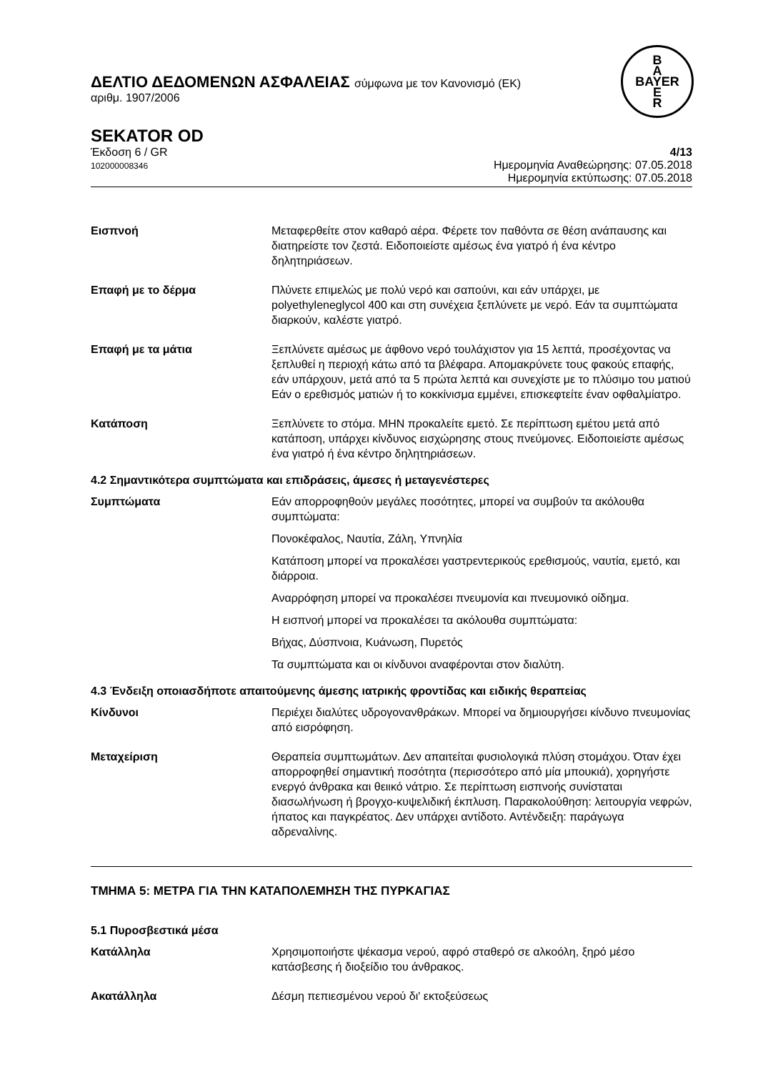B
A
BAYER
E
R
ΔΕΛΤΙΟ ΔΕΔΟΜΕΝΩΝ ΑΣΦΑΛΕΙΑΣ σύμφωνα με τον Κανονισμό (ΕΚ)
αριθμ. 1907/2006
SEKATOR OD
Έκδοση 6 / GR
102000008346
4/13
Ημερομηνία Αναθεώρησης: 07.05.2018
Ημερομηνία εκτύπωσης: 07.05.2018
Εισπνοή Μεταφερθείτε στον καθαρό αέρα. Φέρετε τον παθόντα σε θέση ανάπαυσης και διατηρείστε τον ζεστά. Ειδοποιείστε αμέσως ένα γιατρό ή ένα κέντρο δηλητηριάσεων.
Επαφή με το δέρμα Πλύνετε επιμελώς με πολύ νερό και σαπούνι, και εάν υπάρχει, με polyethyleneglycol 400 και στη συνέχεια ξεπλύνετε με νερό. Εάν τα συμπτώματα διαρκούν, καλέστε γιατρό.
Επαφή με τα μάτια Ξεπλύνετε αμέσως με άφθονο νερό τουλάχιστον για 15 λεπτά, προσέχοντας να ξεπλυθεί η περιοχή κάτω από τα βλέφαρα. Απομακρύνετε τους φακούς επαφής, εάν υπάρχουν, μετά από τα 5 πρώτα λεπτά και συνεχίστε με το πλύσιμο του ματιού Εάν ο ερεθισμός ματιών ή το κοκκίνισμα εμμένει, επισκεφτείτε έναν οφθαλμίατρο.
Κατάποση Ξεπλύνετε το στόμα. ΜΗΝ προκαλείτε εμετό. Σε περίπτωση εμέτου μετά από κατάποση, υπάρχει κίνδυνος εισχώρησης στους πνεύμονες. Ειδοποιείστε αμέσως ένα γιατρό ή ένα κέντρο δηλητηριάσεων.
4.2 Σημαντικότερα συμπτώματα και επιδράσεις, άμεσες ή μεταγενέστερες
Συμπτώματα Εάν απορροφηθούν μεγάλες ποσότητες, μπορεί να συμβούν τα ακόλουθα συμπτώματα:
Πονοκέφαλος, Ναυτία, Ζάλη, Υπνηλία
Κατάποση μπορεί να προκαλέσει γαστρεντερικούς ερεθισμούς, ναυτία, εμετό, και διάρροια.
Αναρρόφηση μπορεί να προκαλέσει πνευμονία και πνευμονικό οίδημα.
Η εισπνοή μπορεί να προκαλέσει τα ακόλουθα συμπτώματα:
Βήχας, Δύσπνοια, Κυάνωση, Πυρετός
Τα συμπτώματα και οι κίνδυνοι αναφέρονται στον διαλύτη.
4.3 Ένδειξη οποιασδήποτε απαιτούμενης άμεσης ιατρικής φροντίδας και ειδικής θεραπείας
Κίνδυνοι Περιέχει διαλύτες υδρογονανθράκων. Μπορεί να δημιουργήσει κίνδυνο πνευμονίας από εισρόφηση.
Μεταχείριση Θεραπεία συμπτωμάτων. Δεν απαιτείται φυσιολογικά πλύση στομάχου. Όταν έχει απορροφηθεί σημαντική ποσότητα (περισσότερο από μία μπουκιά), χορηγήστε ενεργό άνθρακα και θειικό νάτριο. Σε περίπτωση εισπνοής συνίσταται διασωλήνωση ή βρογχο-κυψελιδική έκπλυση. Παρακολούθηση: λειτουργία νεφρών, ήπατος και παγκρέατος. Δεν υπάρχει αντίδοτο. Αντένδειξη: παράγωγα αδρεναλίνης.
ΤΜΗΜΑ 5: ΜΕΤΡΑ ΓΙΑ ΤΗΝ ΚΑΤΑΠΟΛΕΜΗΣΗ ΤΗΣ ΠΥΡΚΑΓΙΑΣ
5.1 Πυροσβεστικά μέσα
Κατάλληλα Χρησιμοποιήστε ψέκασμα νερού, αφρό σταθερό σε αλκοόλη, ξηρό μέσο κατάσβεσης ή διοξείδιο του άνθρακος.
Ακατάλληλα Δέσμη πεπιεσμένου νερού δι' εκτοξεύσεως